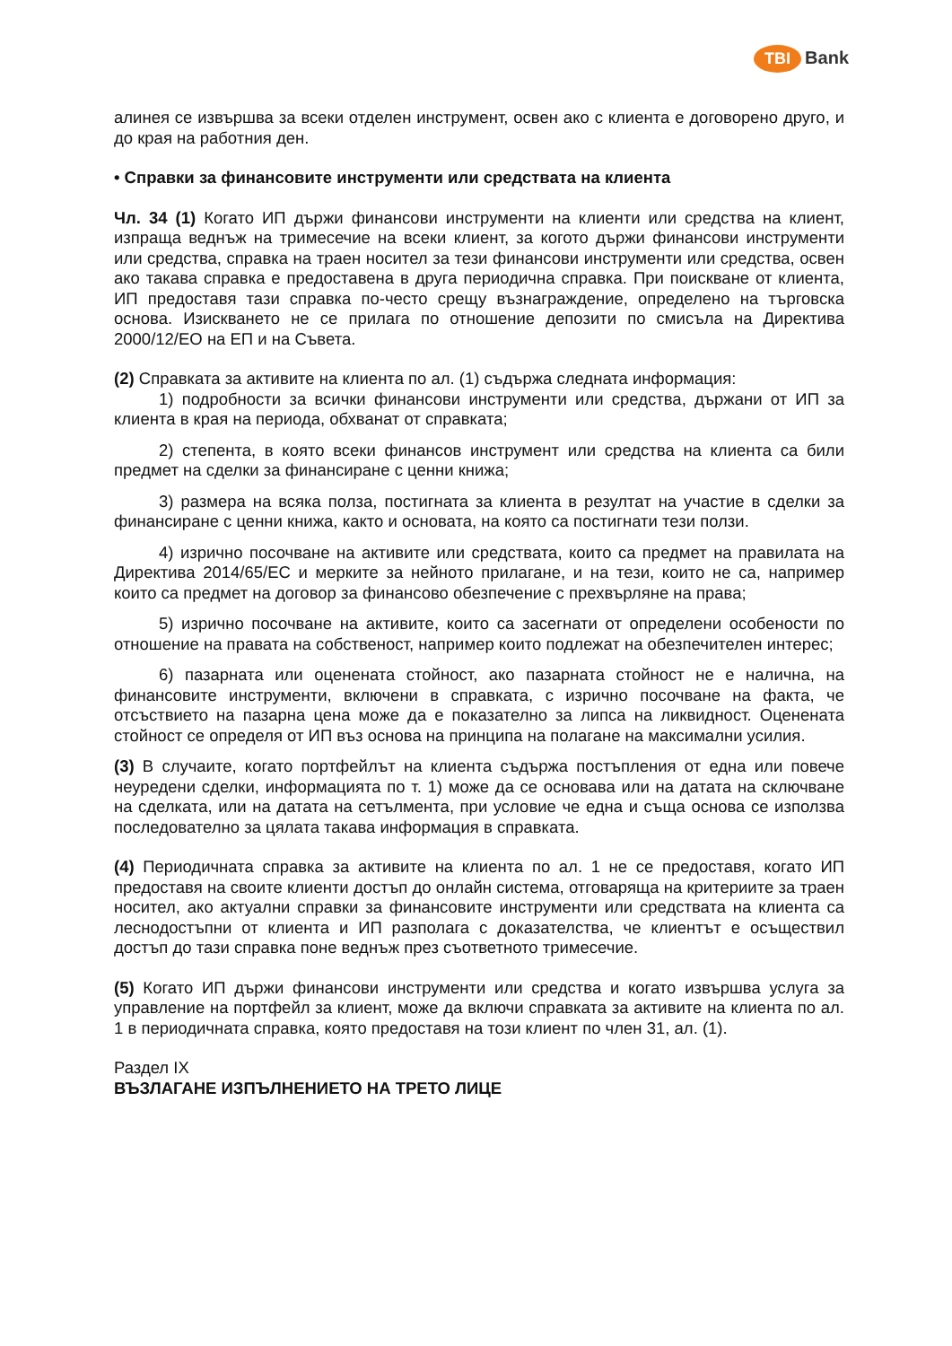TBI Bank
алинея се извършва за всеки отделен инструмент, освен ако с клиента е договорено друго, и до края на работния ден.
• Справки за финансовите инструменти или средствата на клиента
Чл. 34 (1) Когато ИП държи финансови инструменти на клиенти или средства на клиент, изпраща веднъж на тримесечие на всеки клиент, за когото държи финансови инструменти или средства, справка на траен носител за тези финансови инструменти или средства, освен ако такава справка е предоставена в друга периодична справка. При поискване от клиента, ИП предоставя тази справка по-често срещу възнаграждение, определено на търговска основа. Изискването не се прилага по отношение депозити по смисъла на Директива 2000/12/ЕО на ЕП и на Съвета.
(2) Справката за активите на клиента по ал. (1) съдържа следната информация:
1) подробности за всички финансови инструменти или средства, държани от ИП за клиента в края на периода, обхванат от справката;
2) степента, в която всеки финансов инструмент или средства на клиента са били предмет на сделки за финансиране с ценни книжа;
3) размера на всяка полза, постигната за клиента в резултат на участие в сделки за финансиране с ценни книжа, както и основата, на която са постигнати тези ползи.
4) изрично посочване на активите или средствата, които са предмет на правилата на Директива 2014/65/ЕС и мерките за нейното прилагане, и на тези, които не са, например които са предмет на договор за финансово обезпечение с прехвърляне на права;
5) изрично посочване на активите, които са засегнати от определени особености по отношение на правата на собственост, например които подлежат на обезпечителен интерес;
6) пазарната или оценената стойност, ако пазарната стойност не е налична, на финансовите инструменти, включени в справката, с изрично посочване на факта, че отсъствието на пазарна цена може да е показателно за липса на ликвидност. Оценената стойност се определя от ИП въз основа на принципа на полагане на максимални усилия.
(3) В случаите, когато портфейлът на клиента съдържа постъпления от една или повече неуредени сделки, информацията по т. 1) може да се основава или на датата на сключване на сделката, или на датата на сетълмента, при условие че една и съща основа се използва последователно за цялата такава информация в справката.
(4) Периодичната справка за активите на клиента по ал. 1 не се предоставя, когато ИП предоставя на своите клиенти достъп до онлайн система, отговаряща на критериите за траен носител, ако актуални справки за финансовите инструменти или средствата на клиента са леснодостъпни от клиента и ИП разполага с доказателства, че клиентът е осъществил достъп до тази справка поне веднъж през съответното тримесечие.
(5) Когато ИП държи финансови инструменти или средства и когато извършва услуга за управление на портфейл за клиент, може да включи справката за активите на клиента по ал. 1 в периодичната справка, която предоставя на този клиент по член 31, ал. (1).
Раздел IX
ВЪЗЛАГАНЕ ИЗПЪЛНЕНИЕТО НА ТРЕТО ЛИЦЕ